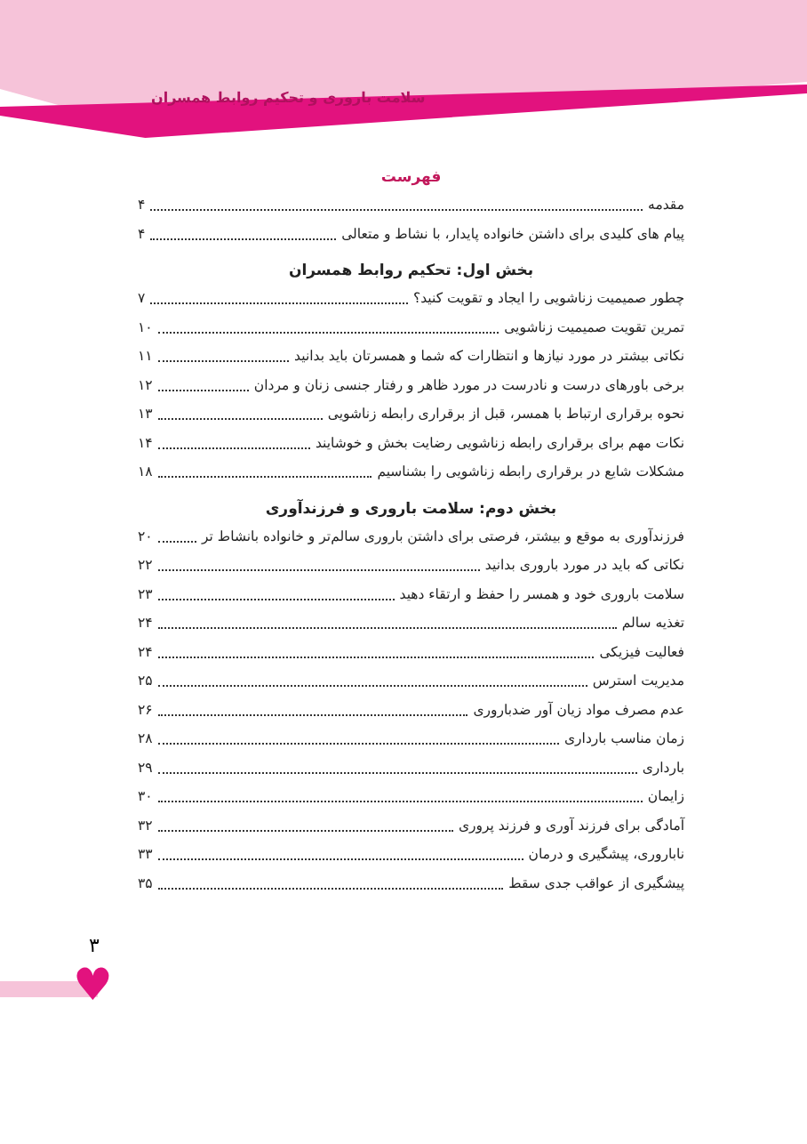سلامت باروری و تحکیم روابط همسران
فهرست
مقدمه ۴
پیام های کلیدی برای داشتن خانواده پایدار، با نشاط و متعالی ۴
بخش اول: تحکیم روابط همسران
چطور صمیمیت زناشویی را ایجاد و تقویت کنید؟ ۷
تمرین تقویت صمیمیت زناشویی ۱۰
نکاتی بیشتر در مورد نیازها و انتظارات که شما و همسرتان باید بدانید ۱۱
برخی باورهای درست و نادرست در مورد ظاهر و رفتار جنسی زنان و مردان ۱۲
نحوه برقراری ارتباط با همسر، قبل از برقراری رابطه زناشویی ۱۳
نکات مهم برای برقراری رابطه زناشویی رضایت بخش و خوشایند ۱۴
مشکلات شایع در برقراری رابطه زناشویی را بشناسیم ۱۸
بخش دوم: سلامت باروری و فرزندآوری
فرزندآوری به موقع و بیشتر، فرصتی برای داشتن باروری سالم‌تر و خانواده بانشاط تر ۲۰
نکاتی که باید در مورد باروری بدانید ۲۲
سلامت باروری خود و همسر را حفظ و ارتقاء دهید ۲۳
تغذیه سالم ۲۴
فعالیت فیزیکی ۲۴
مدیریت استرس ۲۵
عدم مصرف مواد زیان آور ضدباروری ۲۶
زمان مناسب بارداری ۲۸
بارداری ۲۹
زایمان ۳۰
آمادگی برای فرزند آوری و فرزند پروری ۳۲
ناباروری، پیشگیری و درمان ۳۳
پیشگیری از عواقب جدی سقط ۳۵
۳
♥